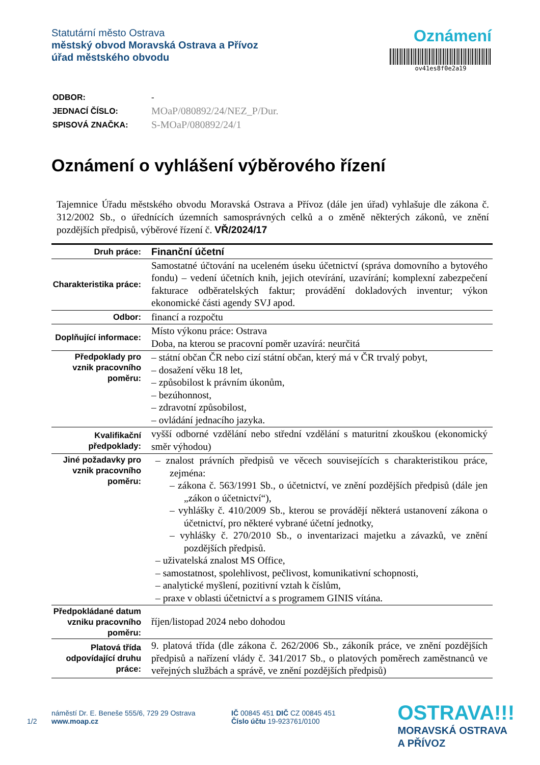Statutární město Ostrava
městský obvod Moravská Ostrava a Přívoz
úřad městského obvodu
Oznámení
ov41es8f0e2a19
| ODBOR: | - |
| JEDNACÍ ČÍSLO: | MOaP/080892/24/NEZ_P/Dur. |
| SPISOVÁ ZNAČKA: | S-MOaP/080892/24/1 |
Oznámení o vyhlášení výběrového řízení
Tajemnice Úřadu městského obvodu Moravská Ostrava a Přívoz (dále jen úřad) vyhlašuje dle zákona č. 312/2002 Sb., o úřednících územních samosprávných celků a o změně některých zákonů, ve znění pozdějších předpisů, výběrové řízení č. VŘ/2024/17
| Druh práce: | Finanční účetní |
| Charakteristika práce: | Samostatné účtování na uceleném úseku účetnictví (správa domovního a bytového fondu) – vedení účetních knih, jejich otevírání, uzavírání; komplexní zabezpečení fakturace odběratelských faktur; provádění dokladových inventur; výkon ekonomické části agendy SVJ apod. |
| Odbor: | financí a rozpočtu |
| Doplňující informace: | Místo výkonu práce: Ostrava Doba, na kterou se pracovní poměr uzavírá: neurčitá |
| Předpoklady pro vznik pracovního poměru: | – státní občan ČR nebo cizí státní občan, který má v ČR trvalý pobyt, – dosažení věku 18 let, – způsobilost k právním úkonům, – bezúhonnost, – zdravotní způsobilost, – ovládání jednacího jazyka. |
| Kvalifikační předpoklady: | vyšší odborné vzdělání nebo střední vzdělání s maturitní zkouškou (ekonomický směr výhodou) |
| Jiné požadavky pro vznik pracovního poměru: | – znalost právních předpisů ve věcech souvisejících s charakteristikou práce, zejména: – zákona č. 563/1991 Sb., o účetnictví, ve znění pozdějších předpisů (dále jen „zákon o účetnictví“), – vyhlášky č. 410/2009 Sb., kterou se provádějí některá ustanovení zákona o účetnictví, pro některé vybrané účetní jednotky, – vyhlášky č. 270/2010 Sb., o inventarizaci majetku a závazků, ve znění pozdějších předpisů. – uživatelská znalost MS Office, – samostatnost, spolehlivost, pečlivost, komunikativní schopnosti, – analytické myšlení, pozitivní vztah k číslům, – praxe v oblasti účetnictví a s programem GINIS vítána. |
| Předpokládané datum vzniku pracovního poměru: | říjen/listopad 2024 nebo dohodou |
| Platová třída odpovídající druhu práce: | 9. platová třída (dle zákona č. 262/2006 Sb., zákoník práce, ve znění pozdějších předpisů a nařízení vlády č. 341/2017 Sb., o platových poměrech zaměstnanců ve veřejných službách a správě, ve znění pozdějších předpisů) |
1/2 náměstí Dr. E. Beneše 555/6, 729 29 Ostrava
www.moap.cz IČ 00845 451 DIČ CZ 00845 451
Číslo účtu 19-923761/0100
OSTRAVA!!!
MORAVSKÁ OSTRAVA
A PŘÍVOZ